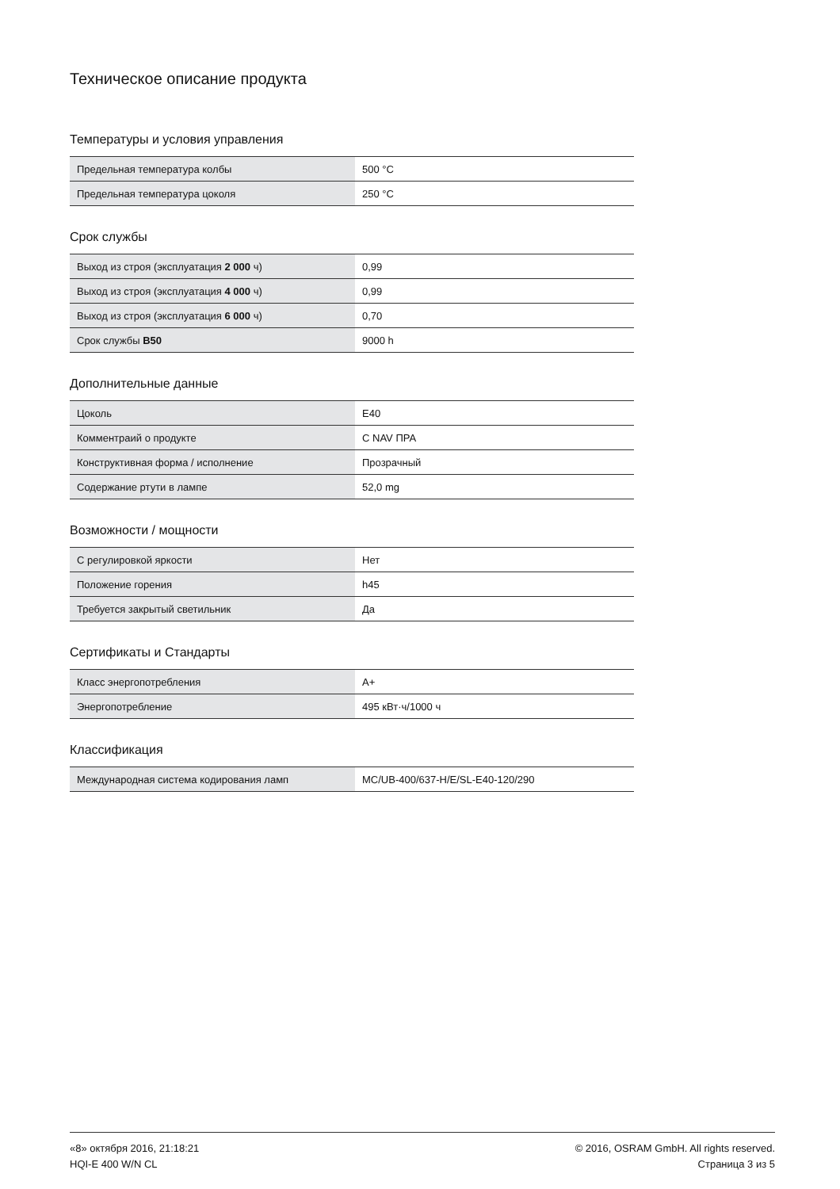Техническое описание продукта
Температуры и условия управления
| Предельная температура колбы | 500 °C |
| Предельная температура цоколя | 250 °C |
Срок службы
| Выход из строя (эксплуатация 2 000 ч) | 0,99 |
| Выход из строя (эксплуатация 4 000 ч) | 0,99 |
| Выход из строя (эксплуатация 6 000 ч) | 0,70 |
| Срок службы B50 | 9000 h |
Дополнительные данные
| Цоколь | E40 |
| Комментраий о продукте | С NAV ПРА |
| Конструктивная форма / исполнение | Прозрачный |
| Содержание ртути в лампе | 52,0 mg |
Возможности / мощности
| С регулировкой яркости | Нет |
| Положение горения | h45 |
| Требуется закрытый светильник | Да |
Сертификаты и Стандарты
| Класс энергопотребления | A+ |
| Энергопотребление | 495 кВт·ч/1000 ч |
Классификация
| Международная система кодирования ламп | MC/UB-400/637-H/E/SL-E40-120/290 |
«8» октября 2016, 21:18:21
HQI-E 400 W/N CL
© 2016, OSRAM GmbH. All rights reserved.
Страница 3 из 5